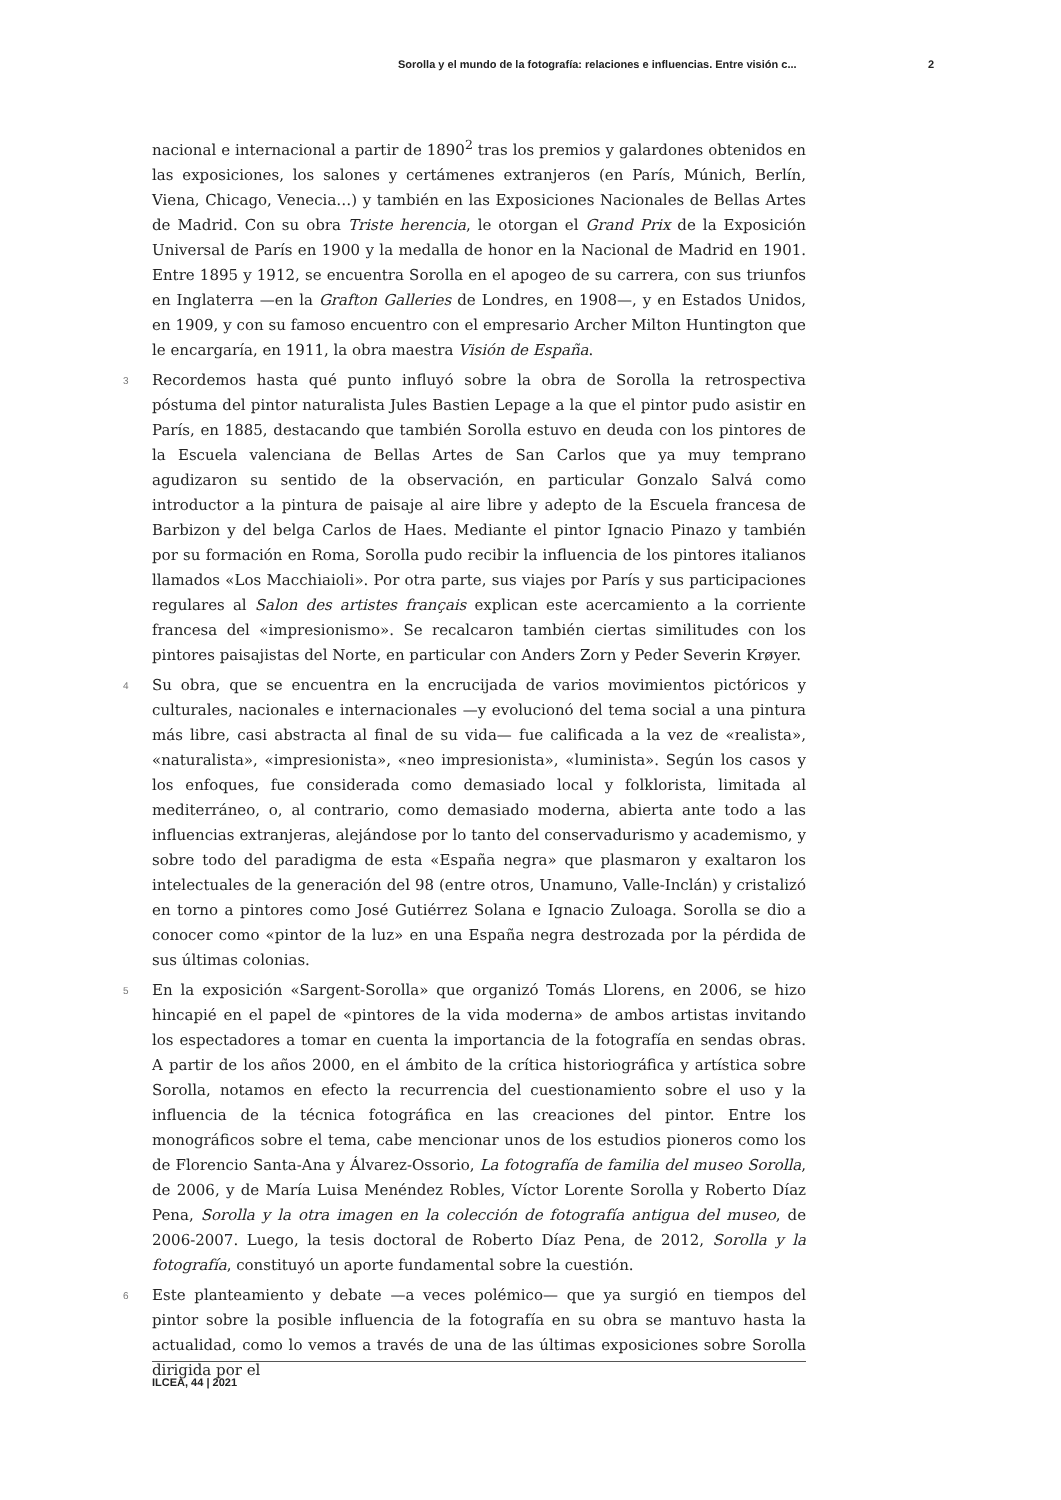Sorolla y el mundo de la fotografía: relaciones e influencias. Entre visión c... 2
nacional e internacional a partir de 1890<sup>2</sup> tras los premios y galardones obtenidos en las exposiciones, los salones y certámenes extranjeros (en París, Múnich, Berlín, Viena, Chicago, Venecia…) y también en las Exposiciones Nacionales de Bellas Artes de Madrid. Con su obra Triste herencia, le otorgan el Grand Prix de la Exposición Universal de París en 1900 y la medalla de honor en la Nacional de Madrid en 1901. Entre 1895 y 1912, se encuentra Sorolla en el apogeo de su carrera, con sus triunfos en Inglaterra —en la Grafton Galleries de Londres, en 1908—, y en Estados Unidos, en 1909, y con su famoso encuentro con el empresario Archer Milton Huntington que le encargaría, en 1911, la obra maestra Visión de España.
3 Recordemos hasta qué punto influyó sobre la obra de Sorolla la retrospectiva póstuma del pintor naturalista Jules Bastien Lepage a la que el pintor pudo asistir en París, en 1885, destacando que también Sorolla estuvo en deuda con los pintores de la Escuela valenciana de Bellas Artes de San Carlos que ya muy temprano agudizaron su sentido de la observación, en particular Gonzalo Salvá como introductor a la pintura de paisaje al aire libre y adepto de la Escuela francesa de Barbizon y del belga Carlos de Haes. Mediante el pintor Ignacio Pinazo y también por su formación en Roma, Sorolla pudo recibir la influencia de los pintores italianos llamados «Los Macchiaioli». Por otra parte, sus viajes por París y sus participaciones regulares al Salon des artistes français explican este acercamiento a la corriente francesa del «impresionismo». Se recalcaron también ciertas similitudes con los pintores paisajistas del Norte, en particular con Anders Zorn y Peder Severin Krøyer.
4 Su obra, que se encuentra en la encrucijada de varios movimientos pictóricos y culturales, nacionales e internacionales —y evolucionó del tema social a una pintura más libre, casi abstracta al final de su vida— fue calificada a la vez de «realista», «naturalista», «impresionista», «neo impresionista», «luminista». Según los casos y los enfoques, fue considerada como demasiado local y folklorista, limitada al mediterráneo, o, al contrario, como demasiado moderna, abierta ante todo a las influencias extranjeras, alejándose por lo tanto del conservadurismo y academismo, y sobre todo del paradigma de esta «España negra» que plasmaron y exaltaron los intelectuales de la generación del 98 (entre otros, Unamuno, Valle-Inclán) y cristalizó en torno a pintores como José Gutiérrez Solana e Ignacio Zuloaga. Sorolla se dio a conocer como «pintor de la luz» en una España negra destrozada por la pérdida de sus últimas colonias.
5 En la exposición «Sargent-Sorolla» que organizó Tomás Llorens, en 2006, se hizo hincapié en el papel de «pintores de la vida moderna» de ambos artistas invitando los espectadores a tomar en cuenta la importancia de la fotografía en sendas obras. A partir de los años 2000, en el ámbito de la crítica historiográfica y artística sobre Sorolla, notamos en efecto la recurrencia del cuestionamiento sobre el uso y la influencia de la técnica fotográfica en las creaciones del pintor. Entre los monográficos sobre el tema, cabe mencionar unos de los estudios pioneros como los de Florencio Santa-Ana y Álvarez-Ossorio, La fotografía de familia del museo Sorolla, de 2006, y de María Luisa Menéndez Robles, Víctor Lorente Sorolla y Roberto Díaz Pena, Sorolla y la otra imagen en la colección de fotografía antigua del museo, de 2006-2007. Luego, la tesis doctoral de Roberto Díaz Pena, de 2012, Sorolla y la fotografía, constituyó un aporte fundamental sobre la cuestión.
6 Este planteamiento y debate —a veces polémico— que ya surgió en tiempos del pintor sobre la posible influencia de la fotografía en su obra se mantuvo hasta la actualidad, como lo vemos a través de una de las últimas exposiciones sobre Sorolla dirigida por el
ILCEA, 44 | 2021